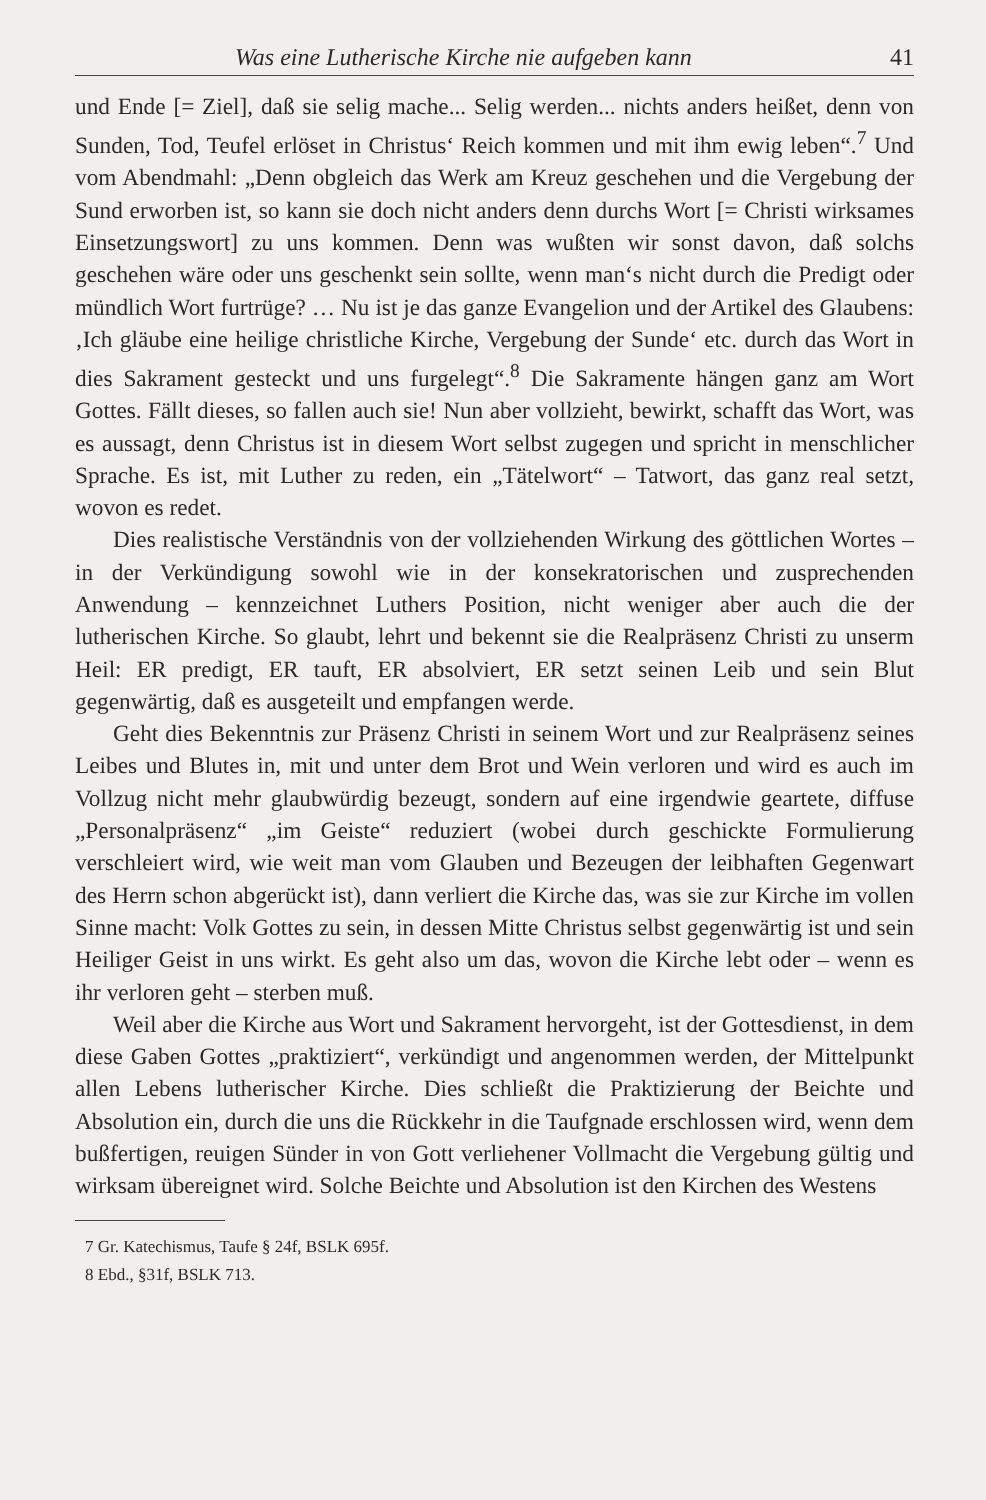Was eine Lutherische Kirche nie aufgeben kann 41
und Ende [= Ziel], daß sie selig mache... Selig werden... nichts anders heißet, denn von Sunden, Tod, Teufel erlöset in Christus‘ Reich kommen und mit ihm ewig leben“.<sup>7</sup> Und vom Abendmahl: „Denn obgleich das Werk am Kreuz geschehen und die Vergebung der Sund erworben ist, so kann sie doch nicht anders denn durchs Wort [= Christi wirksames Einsetzungswort] zu uns kommen. Denn was wußten wir sonst davon, daß solchs geschehen wäre oder uns geschenkt sein sollte, wenn man‘s nicht durch die Predigt oder mündlich Wort furtrüge? … Nu ist je das ganze Evangelion und der Artikel des Glaubens: ‚Ich gläube eine heilige christliche Kirche, Vergebung der Sunde‘ etc. durch das Wort in dies Sakrament gesteckt und uns furgelegt“.<sup>8</sup> Die Sakramente hängen ganz am Wort Gottes. Fällt dieses, so fallen auch sie! Nun aber vollzieht, bewirkt, schafft das Wort, was es aussagt, denn Christus ist in diesem Wort selbst zugegen und spricht in menschlicher Sprache. Es ist, mit Luther zu reden, ein „Tätelwort“ – Tatwort, das ganz real setzt, wovon es redet.
Dies realistische Verständnis von der vollziehenden Wirkung des göttlichen Wortes – in der Verkündigung sowohl wie in der konsekratorischen und zusprechenden Anwendung – kennzeichnet Luthers Position, nicht weniger aber auch die der lutherischen Kirche. So glaubt, lehrt und bekennt sie die Realpräsenz Christi zu unserm Heil: ER predigt, ER tauft, ER absolviert, ER setzt seinen Leib und sein Blut gegenwärtig, daß es ausgeteilt und empfangen werde.
Geht dies Bekenntnis zur Präsenz Christi in seinem Wort und zur Realpräsenz seines Leibes und Blutes in, mit und unter dem Brot und Wein verloren und wird es auch im Vollzug nicht mehr glaubwürdig bezeugt, sondern auf eine irgendwie geartete, diffuse „Personalpräsenz“ „im Geiste“ reduziert (wobei durch geschickte Formulierung verschleiert wird, wie weit man vom Glauben und Bezeugen der leibhaften Gegenwart des Herrn schon abgerückt ist), dann verliert die Kirche das, was sie zur Kirche im vollen Sinne macht: Volk Gottes zu sein, in dessen Mitte Christus selbst gegenwärtig ist und sein Heiliger Geist in uns wirkt. Es geht also um das, wovon die Kirche lebt oder – wenn es ihr verloren geht – sterben muß.
Weil aber die Kirche aus Wort und Sakrament hervorgeht, ist der Gottesdienst, in dem diese Gaben Gottes „praktiziert“, verkündigt und angenommen werden, der Mittelpunkt allen Lebens lutherischer Kirche. Dies schließt die Praktizierung der Beichte und Absolution ein, durch die uns die Rückkehr in die Taufgnade erschlossen wird, wenn dem bußfertigen, reuigen Sünder in von Gott verliehener Vollmacht die Vergebung gültig und wirksam übereignet wird. Solche Beichte und Absolution ist den Kirchen des Westens
7 Gr. Katechismus, Taufe § 24f, BSLK 695f.
8 Ebd., §31f, BSLK 713.